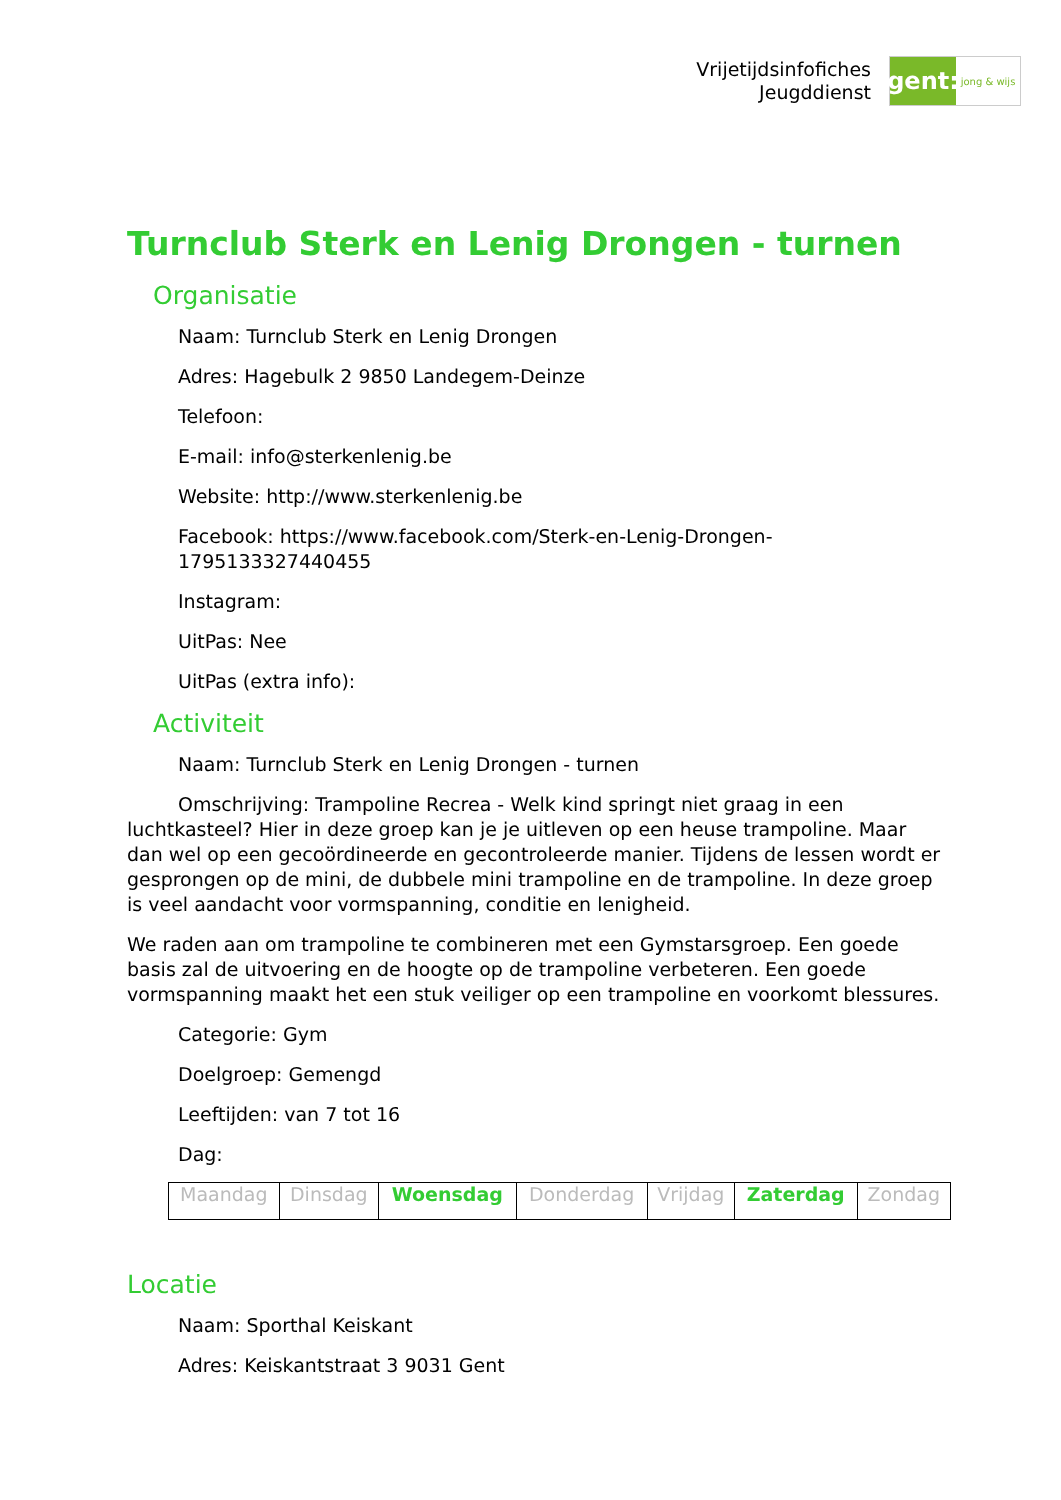Vrijetijdsinfofiches
Jeugddienst
gent:
jong & wijs
Turnclub Sterk en Lenig Drongen - turnen
Organisatie
Naam: Turnclub Sterk en Lenig Drongen
Adres: Hagebulk 2 9850 Landegem-Deinze
Telefoon:
E-mail: info@sterkenlenig.be
Website: http://www.sterkenlenig.be
Facebook: https://www.facebook.com/Sterk-en-Lenig-Drongen-1795133327440455
Instagram:
UitPas: Nee
UitPas (extra info):
Activiteit
Naam: Turnclub Sterk en Lenig Drongen - turnen
Omschrijving: Trampoline Recrea - Welk kind springt niet graag in een luchtkasteel? Hier in deze groep kan je je uitleven op een heuse trampoline. Maar dan wel op een gecoördineerde en gecontroleerde manier. Tijdens de lessen wordt er gesprongen op de mini, de dubbele mini trampoline en de trampoline. In deze groep is veel aandacht voor vormspanning, conditie en lenigheid.
We raden aan om trampoline te combineren met een Gymstarsgroep. Een goede basis zal de uitvoering en de hoogte op de trampoline verbeteren. Een goede vormspanning maakt het een stuk veiliger op een trampoline en voorkomt blessures.
Categorie: Gym
Doelgroep: Gemengd
Leeftijden: van 7 tot 16
Dag:
| Maandag | Dinsdag | Woensdag | Donderdag | Vrijdag | Zaterdag | Zondag |
Locatie
Naam: Sporthal Keiskant
Adres: Keiskantstraat 3 9031 Gent